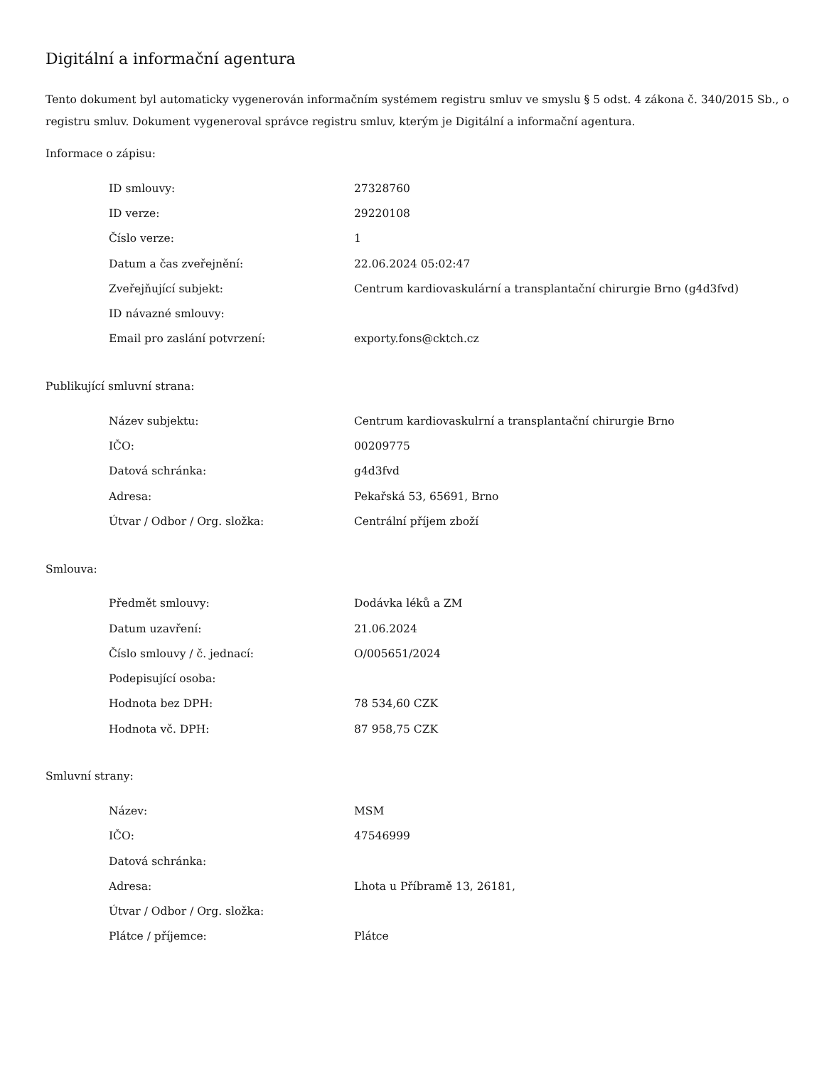Digitální a informační agentura
Tento dokument byl automaticky vygenerován informačním systémem registru smluv ve smyslu § 5 odst. 4 zákona č. 340/2015 Sb., o registru smluv. Dokument vygeneroval správce registru smluv, kterým je Digitální a informační agentura.
Informace o zápisu:
| ID smlouvy: | 27328760 |
| ID verze: | 29220108 |
| Číslo verze: | 1 |
| Datum a čas zveřejnění: | 22.06.2024 05:02:47 |
| Zveřejňující subjekt: | Centrum kardiovaskulární a transplantační chirurgie Brno (g4d3fvd) |
| ID návazné smlouvy: | |
| Email pro zaslání potvrzení: | exporty.fons@cktch.cz |
Publikující smluvní strana:
| Název subjektu: | Centrum kardiovaskulrní a transplantační chirurgie Brno |
| IČO: | 00209775 |
| Datová schránka: | g4d3fvd |
| Adresa: | Pekařská 53, 65691, Brno |
| Útvar / Odbor / Org. složka: | Centrální příjem zboží |
Smlouva:
| Předmět smlouvy: | Dodávka léků a ZM |
| Datum uzavření: | 21.06.2024 |
| Číslo smlouvy / č. jednací: | O/005651/2024 |
| Podepisující osoba: | |
| Hodnota bez DPH: | 78 534,60 CZK |
| Hodnota vč. DPH: | 87 958,75 CZK |
Smluvní strany:
| Název: | MSM |
| IČO: | 47546999 |
| Datová schránka: | |
| Adresa: | Lhota u Příbramě 13, 26181, |
| Útvar / Odbor / Org. složka: | |
| Plátce / příjemce: | Plátce |